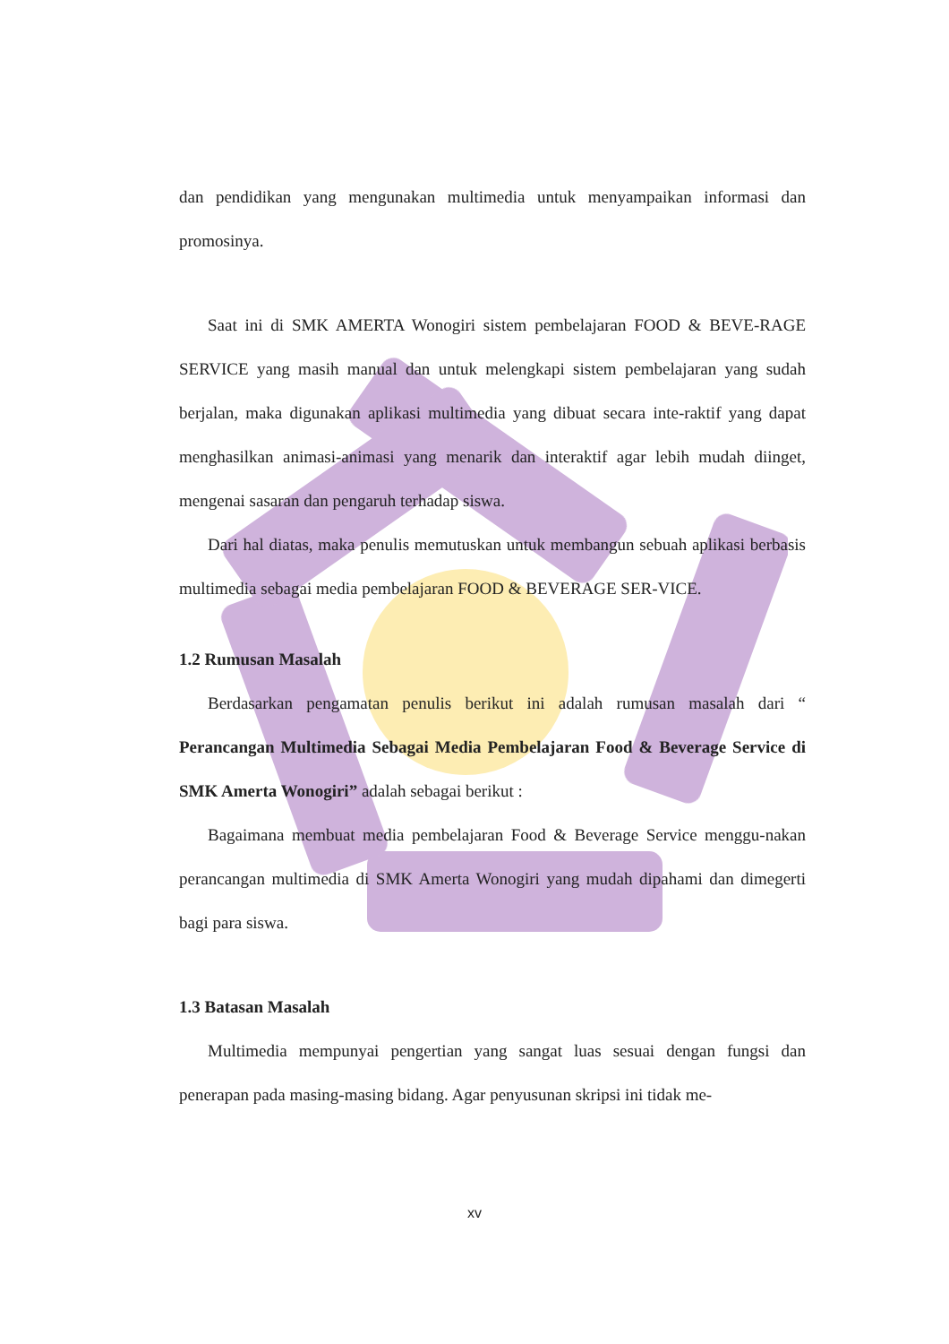dan pendidikan yang mengunakan multimedia untuk menyampaikan informasi dan promosinya.
Saat ini di SMK AMERTA Wonogiri sistem pembelajaran FOOD & BEVE-RAGE SERVICE yang masih manual dan untuk melengkapi sistem pembelajaran yang sudah berjalan, maka digunakan aplikasi multimedia yang dibuat secara inte-raktif yang dapat menghasilkan animasi-animasi yang menarik dan interaktif agar lebih mudah diinget, mengenai sasaran dan pengaruh terhadap siswa.
Dari hal diatas, maka penulis memutuskan untuk membangun sebuah aplikasi berbasis multimedia sebagai media pembelajaran FOOD & BEVERAGE SER-VICE.
1.2 Rumusan Masalah
Berdasarkan pengamatan penulis berikut ini adalah rumusan masalah dari “ Perancangan Multimedia Sebagai Media Pembelajaran Food & Beverage Service di SMK Amerta Wonogiri” adalah sebagai berikut :
Bagaimana membuat media pembelajaran Food & Beverage Service menggu-nakan perancangan multimedia di SMK Amerta Wonogiri yang mudah dipahami dan dimegerti bagi para siswa.
1.3 Batasan Masalah
Multimedia mempunyai pengertian yang sangat luas sesuai dengan fungsi dan penerapan pada masing-masing bidang. Agar penyusunan skripsi ini tidak me-
xv